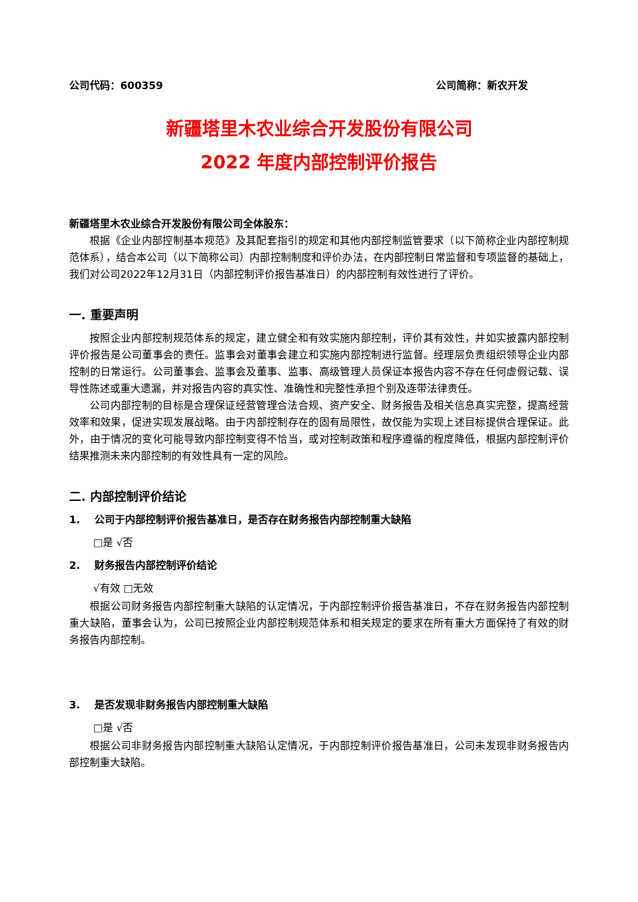公司代码：600359 公司简称：新农开发
新疆塔里木农业综合开发股份有限公司
2022 年度内部控制评价报告
新疆塔里木农业综合开发股份有限公司全体股东：
根据《企业内部控制基本规范》及其配套指引的规定和其他内部控制监管要求（以下简称企业内部控制规范体系），结合本公司（以下简称公司）内部控制制度和评价办法，在内部控制日常监督和专项监督的基础上，我们对公司2022年12月31日（内部控制评价报告基准日）的内部控制有效性进行了评价。
一. 重要声明
按照企业内部控制规范体系的规定，建立健全和有效实施内部控制，评价其有效性，并如实披露内部控制评价报告是公司董事会的责任。监事会对董事会建立和实施内部控制进行监督。经理层负责组织领导企业内部控制的日常运行。公司董事会、监事会及董事、监事、高级管理人员保证本报告内容不存在任何虚假记载、误导性陈述或重大遗漏，并对报告内容的真实性、准确性和完整性承担个别及连带法律责任。
公司内部控制的目标是合理保证经营管理合法合规、资产安全、财务报告及相关信息真实完整，提高经营效率和效果，促进实现发展战略。由于内部控制存在的固有局限性，故仅能为实现上述目标提供合理保证。此外，由于情况的变化可能导致内部控制变得不恰当，或对控制政策和程序遵循的程度降低，根据内部控制评价结果推测未来内部控制的有效性具有一定的风险。
二. 内部控制评价结论
1. 公司于内部控制评价报告基准日，是否存在财务报告内部控制重大缺陷
□是 √否
2. 财务报告内部控制评价结论
√有效 □无效
根据公司财务报告内部控制重大缺陷的认定情况，于内部控制评价报告基准日，不存在财务报告内部控制重大缺陷，董事会认为，公司已按照企业内部控制规范体系和相关规定的要求在所有重大方面保持了有效的财务报告内部控制。
3. 是否发现非财务报告内部控制重大缺陷
□是 √否
根据公司非财务报告内部控制重大缺陷认定情况，于内部控制评价报告基准日，公司未发现非财务报告内部控制重大缺陷。